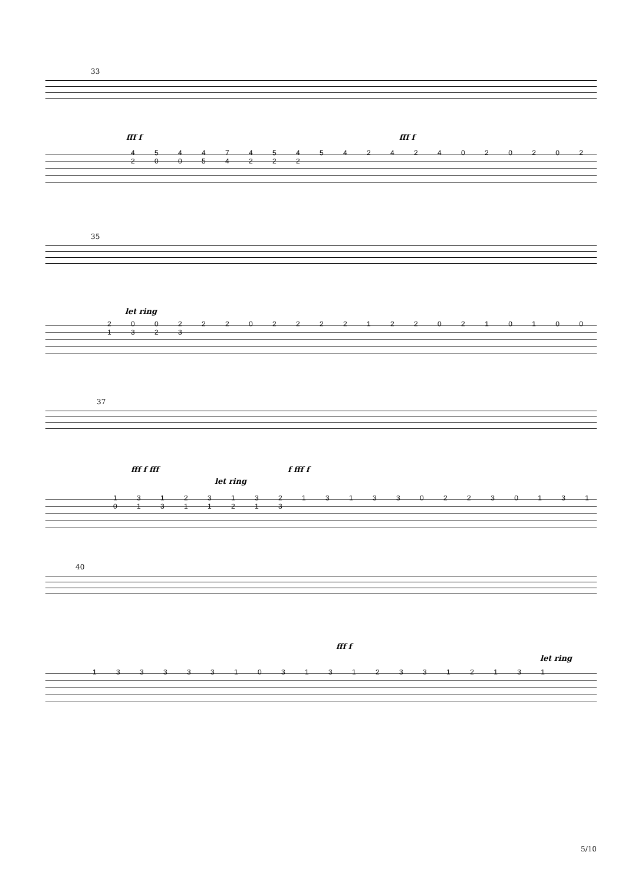33
fff f fff f
4 5 4 4 7 4 5 4 5 4 2 4 2 4 0 2 0 2 0 2 2 0 0 5 4 2 2 2
35
let ring
2 0 0 2 2 2 0 2 2 2 2 1 2 2 0 2 1 0 1 0 0 1 3 2 3
37
fff f fff f fff f
let ring
1 3 1 2 3 1 3 2 1 3 1 3 3 0 2 2 3 0 1 3 1 0 1 3 1 1 2 1 3
40
fff f
let ring
1 3 3 3 3 3 1 0 3 1 3 1 2 3 3 1 2 1 3 1
5/10